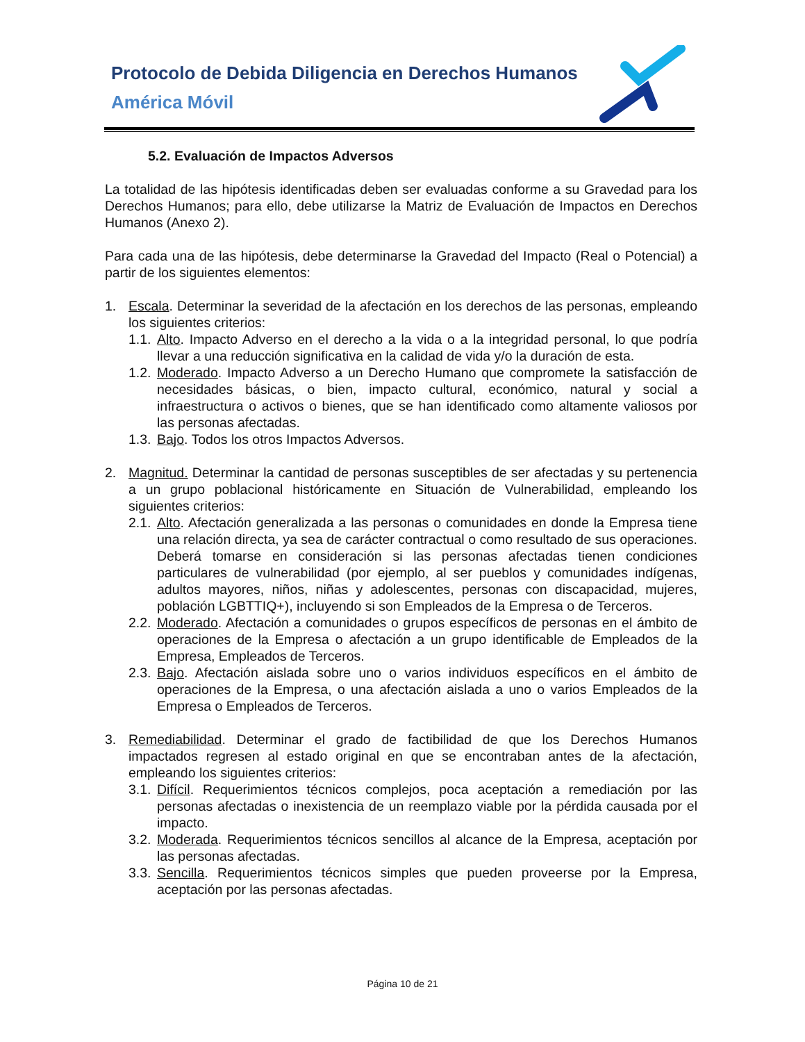Protocolo de Debida Diligencia en Derechos Humanos
América Móvil
5.2. Evaluación de Impactos Adversos
La totalidad de las hipótesis identificadas deben ser evaluadas conforme a su Gravedad para los Derechos Humanos; para ello, debe utilizarse la Matriz de Evaluación de Impactos en Derechos Humanos (Anexo 2).
Para cada una de las hipótesis, debe determinarse la Gravedad del Impacto (Real o Potencial) a partir de los siguientes elementos:
1. Escala. Determinar la severidad de la afectación en los derechos de las personas, empleando los siguientes criterios:
1.1. Alto. Impacto Adverso en el derecho a la vida o a la integridad personal, lo que podría llevar a una reducción significativa en la calidad de vida y/o la duración de esta.
1.2. Moderado. Impacto Adverso a un Derecho Humano que compromete la satisfacción de necesidades básicas, o bien, impacto cultural, económico, natural y social a infraestructura o activos o bienes, que se han identificado como altamente valiosos por las personas afectadas.
1.3. Bajo. Todos los otros Impactos Adversos.
2. Magnitud. Determinar la cantidad de personas susceptibles de ser afectadas y su pertenencia a un grupo poblacional históricamente en Situación de Vulnerabilidad, empleando los siguientes criterios:
2.1. Alto. Afectación generalizada a las personas o comunidades en donde la Empresa tiene una relación directa, ya sea de carácter contractual o como resultado de sus operaciones. Deberá tomarse en consideración si las personas afectadas tienen condiciones particulares de vulnerabilidad (por ejemplo, al ser pueblos y comunidades indígenas, adultos mayores, niños, niñas y adolescentes, personas con discapacidad, mujeres, población LGBTTIQ+), incluyendo si son Empleados de la Empresa o de Terceros.
2.2. Moderado. Afectación a comunidades o grupos específicos de personas en el ámbito de operaciones de la Empresa o afectación a un grupo identificable de Empleados de la Empresa, Empleados de Terceros.
2.3. Bajo. Afectación aislada sobre uno o varios individuos específicos en el ámbito de operaciones de la Empresa, o una afectación aislada a uno o varios Empleados de la Empresa o Empleados de Terceros.
3. Remediabilidad. Determinar el grado de factibilidad de que los Derechos Humanos impactados regresen al estado original en que se encontraban antes de la afectación, empleando los siguientes criterios:
3.1. Difícil. Requerimientos técnicos complejos, poca aceptación a remediación por las personas afectadas o inexistencia de un reemplazo viable por la pérdida causada por el impacto.
3.2. Moderada. Requerimientos técnicos sencillos al alcance de la Empresa, aceptación por las personas afectadas.
3.3. Sencilla. Requerimientos técnicos simples que pueden proveerse por la Empresa, aceptación por las personas afectadas.
Página 10 de 21